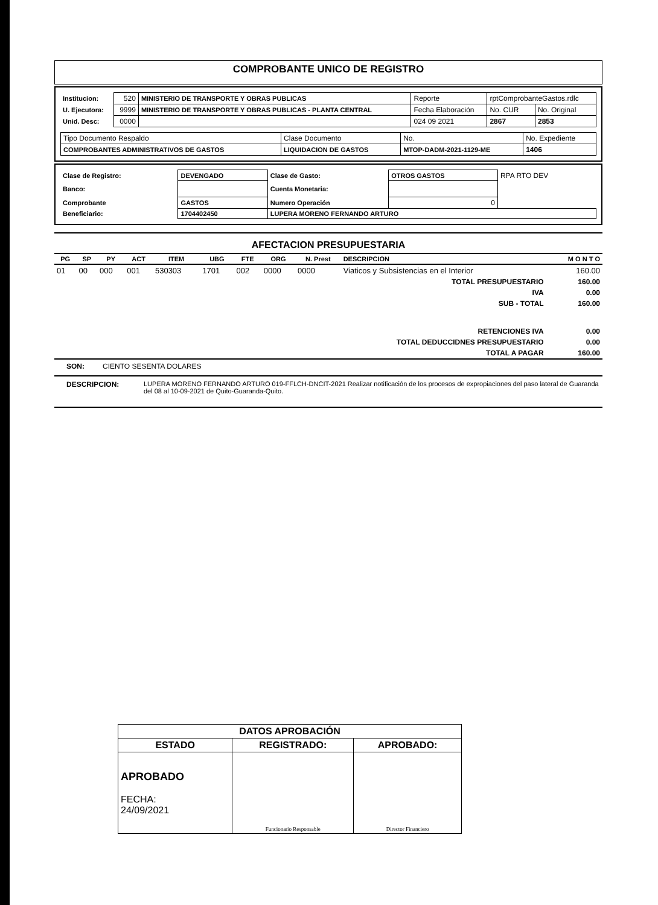COMPROBANTE UNICO DE REGISTRO
| Institucion: | 520 | MINISTERIO DE TRANSPORTE Y OBRAS PUBLICAS | Reporte | rptComprobanteGastos.rdlc | |
| U. Ejecutora: | 9999 | MINISTERIO DE TRANSPORTE Y OBRAS PUBLICAS - PLANTA CENTRAL | Fecha Elaboración | No. CUR | No. Original |
| Unid. Desc: | 0000 | | 024 09 2021 | 2867 | 2853 |
| Tipo Documento Respaldo | Clase Documento | No. | No. Expediente |
| COMPROBANTES ADMINISTRATIVOS DE GASTOS | LIQUIDACION DE GASTOS | MTOP-DADM-2021-1129-ME | 1406 |
| Clase de Registro: | DEVENGADO | Clase de Gasto: | OTROS GASTOS | RPA RTO DEV |
| Banco: | | Cuenta Monetaria: | | |
| Comprobante | GASTOS | Numero Operación | 0 | |
| Beneficiario: | 1704402450 | LUPERA MORENO FERNANDO ARTURO | | |
AFECTACION PRESUPUESTARIA
| PG | SP | PY | ACT | ITEM | UBG | FTE | ORG | N. Prest | DESCRIPCION | M O N T O |
| --- | --- | --- | --- | --- | --- | --- | --- | --- | --- | --- |
| 01 | 00 | 000 | 001 | 530303 | 1701 | 002 | 0000 | 0000 | Viaticos y Subsistencias en el Interior | 160.00 |
| TOTAL PRESUPUESTARIO | | | | | | | | | | 160.00 |
| IVA | | | | | | | | | | 0.00 |
| SUB - TOTAL | | | | | | | | | | 160.00 |
| RETENCIONES IVA | | | | | | | | | | 0.00 |
| TOTAL DEDUCCIDNES PRESUPUESTARIO | | | | | | | | | | 0.00 |
| TOTAL A PAGAR | | | | | | | | | | 160.00 |
SON: CIENTO SESENTA DOLARES
| DESCRIPCION: | LUPERA MORENO FERNANDO ARTURO 019-FFLCH-DNCIT-2021 Realizar notificación de los procesos de expropiaciones del paso lateral de Guaranda del 08 al 10-09-2021 de Quito-Guaranda-Quito. |
| DATOS APROBACIÓN | | |
| ESTADO | REGISTRADO: | APROBADO: |
| APROBADO FECHA: 24/09/2021 | Funcionario Responsable | Director Financiero |